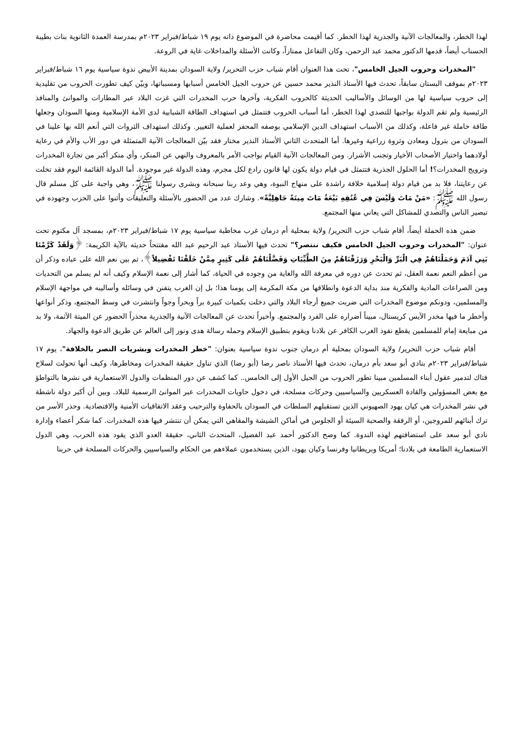لهذا الخطر، والمعالجات الآنية والجذرية لهذا الخطر. كما أقيمت محاضرة في الموضوع ذاته يوم ١٩ شباط/فبراير ٢٠٢٣م بمدرسة العمدة الثانوية بنات بطيبة الحسناب أيضاً، قدمها الدكتور محمد عبد الرحمن، وكان التفاعل ممتازاً، وكانت الأسئلة والمداخلات غاية في الروعة.
"المخدرات وحروب الجيل الخامس"، تحت هذا العنوان أقام شباب حزب التحرير/ ولاية السودان بمدينة الأبيض ندوة سياسية يوم ١٦ شباط/فبراير ٢٠٢٣م بموقف البستان سابقاً، تحدث فيها الأستاذ النذير محمد حسين عن حروب الجيل الخامس أسبابها ومسبباتها، وبيّن كيف تطورت الحروب من تقليدية إلى حروب سياسية لها من الوسائل والأساليب الحديثة كالحروب الفكرية، وآخرها حرب المخدرات التي غزت البلاد عبر المطارات والموانئ والمنافذ الرئيسية ولم تقم الدولة بواجبها للتصدي لهذا الخطر، أما أسباب الحروب فتتمثل في استهداف الطاقة الشبابية لدى الأمة الإسلامية ومنها السودان وجعلها طاقة خاملة غير فاعلة، وكذلك من الأسباب استهداف الدين الإسلامي بوصفه المحفز لعملية التغيير. وكذلك استهداف الثروات التي أنعم الله بها علينا في السودان من بترول ومعادن وثروة زراعية وغيرها. أما المتحدث الثاني الأستاذ النذير مختار فقد بيّن المعالجات الآنية المتمثلة في دور الأب والأم في رعاية أولادهما واختيار الأصحاب الأخيار وتجنب الأشرار. ومن المعالجات الآنية القيام بواجب الأمر بالمعروف والنهي عن المنكر، وأي منكر أكبر من تجارة المخدرات وترويج المخدرات؟! أما الحلول الجذرية فتتمثل في قيام دولة يكون لها قانون رادع لكل مجرم، وهذه الدولة غير موجودة. أما الدولة القائمة اليوم فقد تخلت عن رعايتنا، فلا بد من قيام دولة إسلامية خلافة راشدة على منهاج النبوة، وهي وعد ربنا سبحانه وبشرى رسولنا ﷺ، وهي واجبة على كل مسلم قال رسول الله ﷺ: «مَنْ مَاتَ وَلَيْسَ فِي عُنُقِهِ بَيْعَةٌ مَاتَ مِيتَةً جَاهِلِيَّةً». وشارك عدد من الحضور بالأسئلة والتعليقات وأثنوا على الحزب وجهوده في تبصير الناس والتصدي للمشاكل التي يعاني منها المجتمع.
ضمن هذه الحملة أيضاً، أقام شباب حزب التحرير/ ولاية بمحلية أم درمان غرب مخاطبة سياسية يوم ١٧ شباط/فبراير ٢٠٢٣م، بمسجد آل مكتوم تحت عنوان: "المخدرات وحروب الجيل الخامس فكيف ننتصر؟" تحدث فيها الأستاذ عبد الرحيم عبد الله مفتتحاً حديثه بالآية الكريمة: ﴿وَلَقَدْ كَرَّمْنَا بَنِي آدَمَ وَحَمَلْنَاهُمْ فِي الْبَرِّ وَالْبَحْرِ وَرَزَقْنَاهُمْ مِنَ الطَّيِّبَاتِ وَفَضَّلْنَاهُمْ عَلَى كَثِيرٍ مِمَّنْ خَلَقْنَا تَفْضِيلاً﴾، ثم بين نعم الله على عباده وذكر أن من أعظم النعم نعمة العقل، ثم تحدث عن دوره في معرفة الله والغاية من وجوده في الحياة، كما أشار إلى نعمة الإسلام وكيف أنه لم يسلم من التحديات ومن الصراعات المادية والفكرية منذ بداية الدعوة وانطلاقها من مكة المكرمة إلى يومنا هذا؛ بل إن الغرب يتفنن في وسائله وأساليبه في مواجهة الإسلام والمسلمين، ودونكم موضوع المخدرات التي ضربت جميع أرجاء البلاد والتي دخلت بكميات كبيرة براً وبحراً وجواً وانتشرت في وسط المجتمع، وذكر أنواعها وأخطر ما فيها مخدر الآيس كريستال، مبيناً أضراره على الفرد والمجتمع. وأخيراً تحدث عن المعالجات الآنية والجذرية محذراً الحضور عن الميتة الآثمة، ولا بد من مبايعة إمام للمسلمين يقطع نفوذ الغرب الكافر عن بلادنا ويقوم بتطبيق الإسلام وحمله رسالة هدى ونور إلى العالم عن طريق الدعوة والجهاد.
أقام شباب حزب التحرير/ ولاية السودان بمحلية أم درمان جنوب ندوة سياسية بعنوان: "خطر المخدرات وبشريات النصر بالخلافة"، يوم ١٧ شباط/فبراير ٢٠٢٣م بنادي أبو سعد بأم درمان، تحدث فيها الأستاذ ناصر رضا (أبو رضا) الذي تناول حقيقة المخدرات ومخاطرها، وكيف أنها تحولت لسلاح فتاك لتدمير عقول أبناء المسلمين مبينا تطور الحروب من الجيل الأول إلى الخامس.. كما كشف عن دور المنظمات والدول الاستعمارية في نشرها بالتواطؤ مع بعض المسؤولين والقادة العسكريين والسياسيين وحركات مسلحة، في دخول حاويات المخدرات عبر الموانئ الرسمية للبلاد. وبين أن أكبر دولة ناشطة في نشر المخدرات هي كيان يهود الصهيوني الذين تستقبلهم السلطات في السودان بالحفاوة والترحيب وعقد الاتفاقيات الأمنية والاقتصادية. وحذر الأسر من ترك أبنائهم للمروجين، أو الرفقة والصحبة السيئة أو الجلوس في أماكن الشيشة والمقاهي التي يمكن أن تنتشر فيها هذه المخدرات. كما شكر أعضاء وإدارة نادي أبو سعد على استضافتهم لهذه الندوة. كما وضح الدكتور أحمد عبد الفضيل، المتحدث الثاني، حقيقة العدو الذي يقود هذه الحرب، وهي الدول الاستعمارية الطامعة في بلادنا؛ أمريكا وبريطانيا وفرنسا وكيان يهود، الذين يستخدمون عملاءهم من الحكام والسياسيين والحركات المسلحة في حربنا